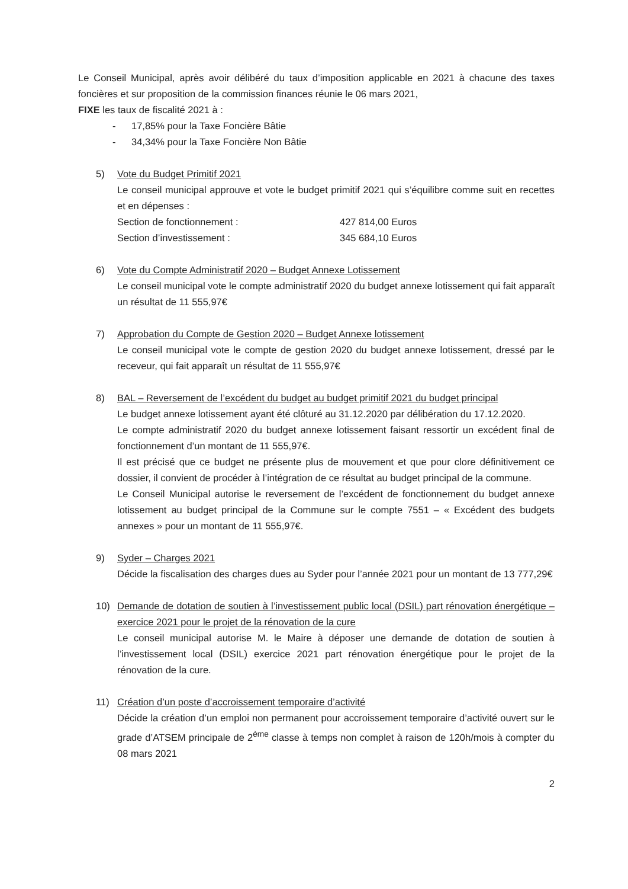Le Conseil Municipal, après avoir délibéré du taux d’imposition applicable en 2021 à chacune des taxes foncières et sur proposition de la commission finances réunie le 06 mars 2021,
FIXE les taux de fiscalité 2021 à :
- 17,85% pour la Taxe Foncière Bâtie
- 34,34% pour la Taxe Foncière Non Bâtie
5) Vote du Budget Primitif 2021
Le conseil municipal approuve et vote le budget primitif 2021 qui s’équilibre comme suit en recettes et en dépenses :
Section de fonctionnement : 427 814,00 Euros
Section d’investissement : 345 684,10 Euros
6) Vote du Compte Administratif 2020 – Budget Annexe Lotissement
Le conseil municipal vote le compte administratif 2020 du budget annexe lotissement qui fait apparaît un résultat de 11 555,97€
7) Approbation du Compte de Gestion 2020 – Budget Annexe lotissement
Le conseil municipal vote le compte de gestion 2020 du budget annexe lotissement, dressé par le receveur, qui fait apparaît un résultat de 11 555,97€
8) BAL – Reversement de l’excédent du budget au budget primitif 2021 du budget principal
Le budget annexe lotissement ayant été clôturé au 31.12.2020 par délibération du 17.12.2020.
Le compte administratif 2020 du budget annexe lotissement faisant ressortir un excédent final de fonctionnement d’un montant de 11 555,97€.
Il est précisé que ce budget ne présente plus de mouvement et que pour clore définitivement ce dossier, il convient de procéder à l’intégration de ce résultat au budget principal de la commune.
Le Conseil Municipal autorise le reversement de l’excédent de fonctionnement du budget annexe lotissement au budget principal de la Commune sur le compte 7551 – « Excédent des budgets annexes » pour un montant de 11 555,97€.
9) Syder – Charges 2021
Décide la fiscalisation des charges dues au Syder pour l’année 2021 pour un montant de 13 777,29€
10) Demande de dotation de soutien à l’investissement public local (DSIL) part rénovation énergétique – exercice 2021 pour le projet de la rénovation de la cure
Le conseil municipal autorise M. le Maire à déposer une demande de dotation de soutien à l’investissement local (DSIL) exercice 2021 part rénovation énergétique pour le projet de la rénovation de la cure.
11) Création d’un poste d’accroissement temporaire d’activité
Décide la création d’un emploi non permanent pour accroissement temporaire d’activité ouvert sur le grade d’ATSEM principale de 2<sup>ème</sup> classe à temps non complet à raison de 120h/mois à compter du 08 mars 2021
2